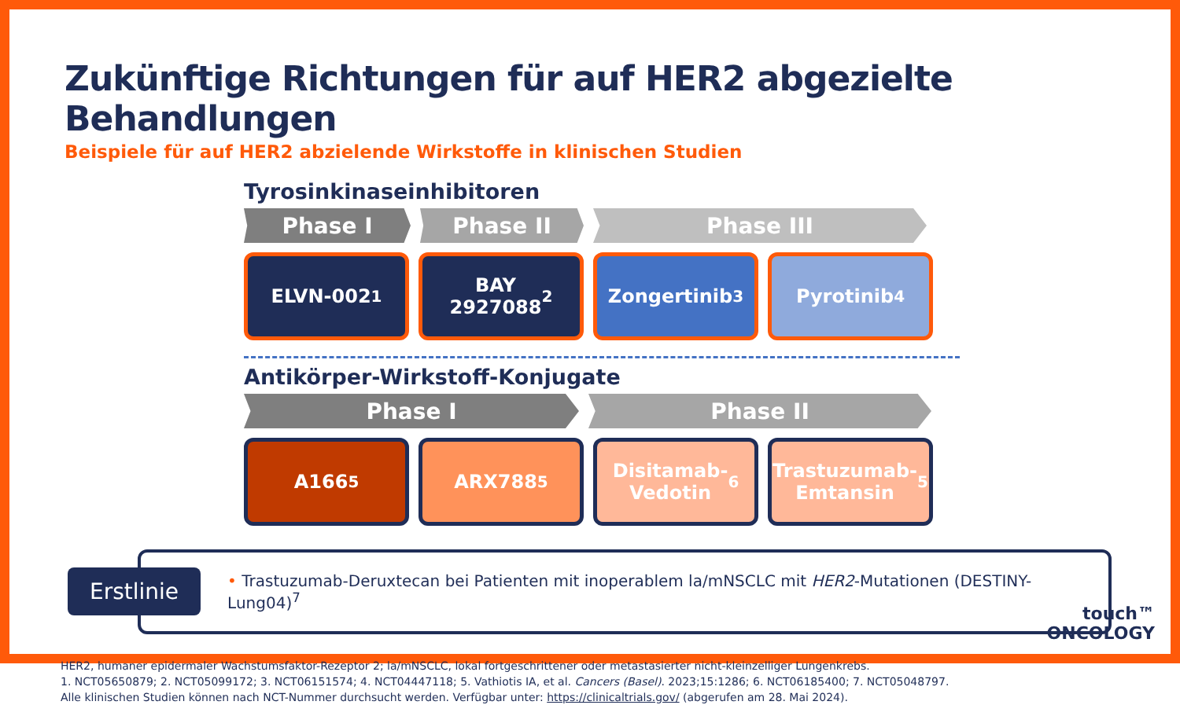Zukünftige Richtungen für auf HER2 abgezielte Behandlungen
Beispiele für auf HER2 abzielende Wirkstoffe in klinischen Studien
Tyrosinkinaseinhibitoren
Phase I Phase II Phase III
ELVN-002<sup>1</sup> BAY
2927088<sup>2</sup>
Zongertinib<sup>3</sup> Pyrotinib<sup>4</sup>
Antikörper-Wirkstoff-Konjugate
Phase I Phase II
A166<sup>5</sup> ARX788<sup>5</sup> Disitamab-
Vedotin<sup>6</sup>
Trastuzumab-
Emtansin<sup>5</sup>
Erstlinie
• Trastuzumab-Deruxtecan bei Patienten mit inoperablem la/mNSCLC mit HER2-Mutationen (DESTINY-Lung04)<sup>7</sup>
HER2, humaner epidermaler Wachstumsfaktor-Rezeptor 2; la/mNSCLC, lokal fortgeschrittener oder metastasierter nicht-kleinzelliger Lungenkrebs.
1. NCT05650879; 2. NCT05099172; 3. NCT06151574; 4. NCT04447118; 5. Vathiotis IA, et al. Cancers (Basel). 2023;15:1286; 6. NCT06185400; 7. NCT05048797.
Alle klinischen Studien können nach NCT-Nummer durchsucht werden. Verfügbar unter: https://clinicaltrials.gov/ (abgerufen am 28. Mai 2024).
touch™
ONCOLOGY